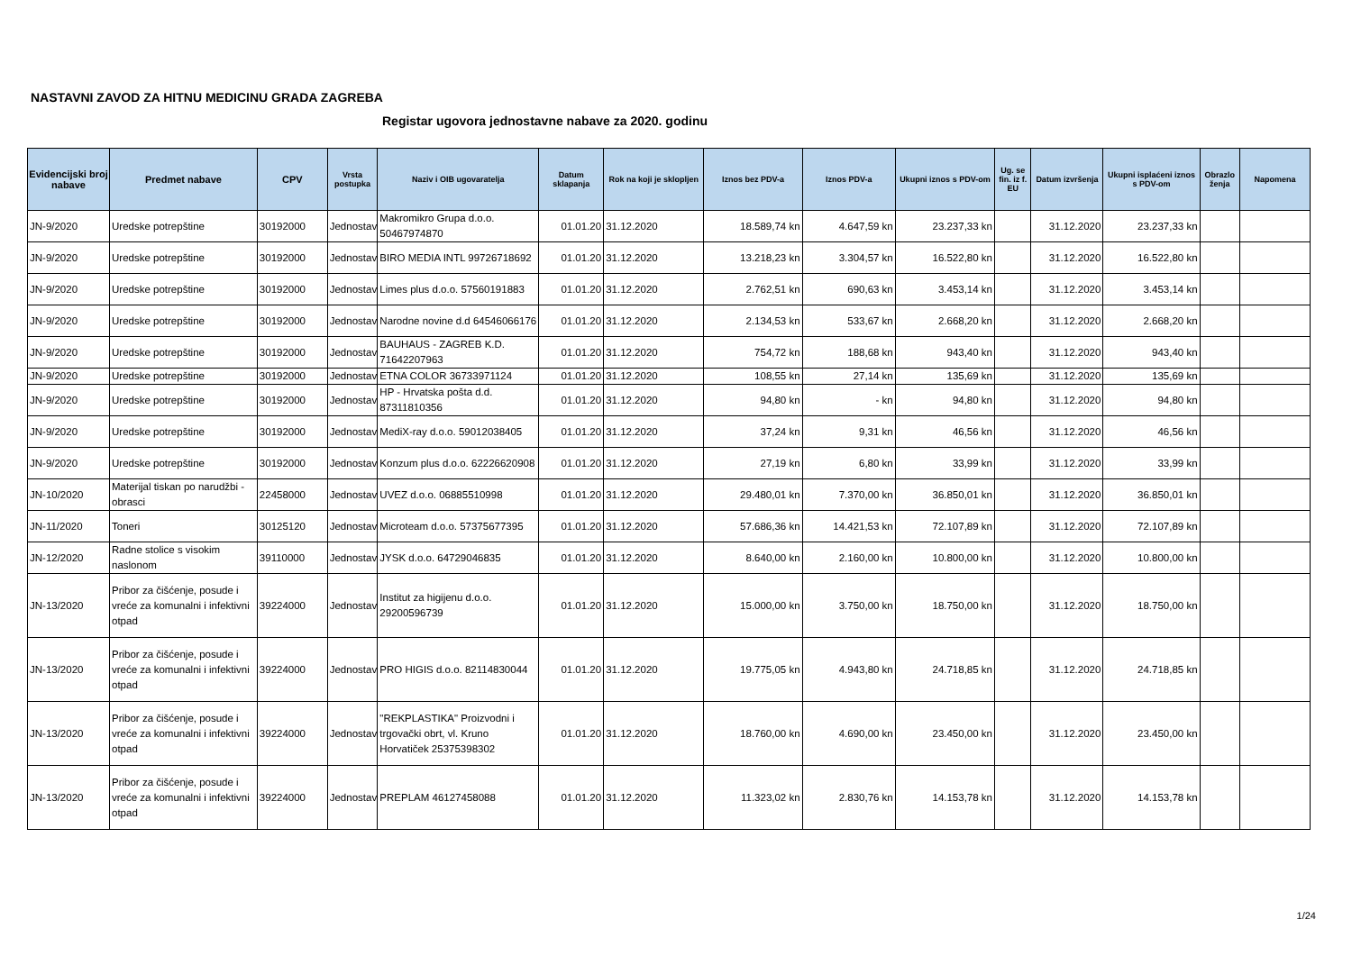NASTAVNI ZAVOD ZA HITNU MEDICINU GRADA ZAGREBA
Registar ugovora jednostavne nabave za 2020. godinu
| Evidencijski broj nabave | Predmet nabave | CPV | Vrsta postupka | Naziv i OIB ugovaratelja | Datum sklapanja | Rok na koji je sklopljen | Iznos bez PDV-a | Iznos PDV-a | Ukupni iznos s PDV-om | Ug. se fin. iz f. EU | Datum izvršenja | Ukupni isplaćeni iznos s PDV-om | Obrazlo ženja | Napomena |
| --- | --- | --- | --- | --- | --- | --- | --- | --- | --- | --- | --- | --- | --- | --- |
| JN-9/2020 | Uredske potrepštine | 30192000 | Jednostav | Makromikro Grupa d.o.o. 50467974870 | 01.01.20 | 31.12.2020 | 18.589,74 kn | 4.647,59 kn | 23.237,33 kn | | 31.12.2020 | 23.237,33 kn | | |
| JN-9/2020 | Uredske potrepštine | 30192000 | Jednostav | BIRO MEDIA INTL 99726718692 | 01.01.20 | 31.12.2020 | 13.218,23 kn | 3.304,57 kn | 16.522,80 kn | | 31.12.2020 | 16.522,80 kn | | |
| JN-9/2020 | Uredske potrepštine | 30192000 | Jednostav | Limes plus d.o.o. 57560191883 | 01.01.20 | 31.12.2020 | 2.762,51 kn | 690,63 kn | 3.453,14 kn | | 31.12.2020 | 3.453,14 kn | | |
| JN-9/2020 | Uredske potrepštine | 30192000 | Jednostav | Narodne novine d.d 64546066176 | 01.01.20 | 31.12.2020 | 2.134,53 kn | 533,67 kn | 2.668,20 kn | | 31.12.2020 | 2.668,20 kn | | |
| JN-9/2020 | Uredske potrepštine | 30192000 | Jednostav | BAUHAUS - ZAGREB K.D. 71642207963 | 01.01.20 | 31.12.2020 | 754,72 kn | 188,68 kn | 943,40 kn | | 31.12.2020 | 943,40 kn | | |
| JN-9/2020 | Uredske potrepštine | 30192000 | Jednostav | ETNA COLOR 36733971124 | 01.01.20 | 31.12.2020 | 108,55 kn | 27,14 kn | 135,69 kn | | 31.12.2020 | 135,69 kn | | |
| JN-9/2020 | Uredske potrepštine | 30192000 | Jednostav | HP - Hrvatska pošta d.d. 87311810356 | 01.01.20 | 31.12.2020 | 94,80 kn | - kn | 94,80 kn | | 31.12.2020 | 94,80 kn | | |
| JN-9/2020 | Uredske potrepštine | 30192000 | Jednostav | MediX-ray d.o.o. 59012038405 | 01.01.20 | 31.12.2020 | 37,24 kn | 9,31 kn | 46,56 kn | | 31.12.2020 | 46,56 kn | | |
| JN-9/2020 | Uredske potrepštine | 30192000 | Jednostav | Konzum plus d.o.o. 62226620908 | 01.01.20 | 31.12.2020 | 27,19 kn | 6,80 kn | 33,99 kn | | 31.12.2020 | 33,99 kn | | |
| JN-10/2020 | Materijal tiskan po narudžbi - obrasci | 22458000 | Jednostav | UVEZ d.o.o. 06885510998 | 01.01.20 | 31.12.2020 | 29.480,01 kn | 7.370,00 kn | 36.850,01 kn | | 31.12.2020 | 36.850,01 kn | | |
| JN-11/2020 | Toneri | 30125120 | Jednostav | Microteam d.o.o. 57375677395 | 01.01.20 | 31.12.2020 | 57.686,36 kn | 14.421,53 kn | 72.107,89 kn | | 31.12.2020 | 72.107,89 kn | | |
| JN-12/2020 | Radne stolice s visokim naslonom | 39110000 | Jednostav | JYSK d.o.o. 64729046835 | 01.01.20 | 31.12.2020 | 8.640,00 kn | 2.160,00 kn | 10.800,00 kn | | 31.12.2020 | 10.800,00 kn | | |
| JN-13/2020 | Pribor za čišćenje, posude i vreće za komunalni i infektivni otpad | 39224000 | Jednostav | Institut za higijenu d.o.o. 29200596739 | 01.01.20 | 31.12.2020 | 15.000,00 kn | 3.750,00 kn | 18.750,00 kn | | 31.12.2020 | 18.750,00 kn | | |
| JN-13/2020 | Pribor za čišćenje, posude i vreće za komunalni i infektivni otpad | 39224000 | Jednostav | PRO HIGIS d.o.o. 82114830044 | 01.01.20 | 31.12.2020 | 19.775,05 kn | 4.943,80 kn | 24.718,85 kn | | 31.12.2020 | 24.718,85 kn | | |
| JN-13/2020 | Pribor za čišćenje, posude i vreće za komunalni i infektivni otpad | 39224000 | Jednostav | "REKPLASTIKA" Proizvodni i trgovački obrt, vl. Kruno Horvatiček 25375398302 | 01.01.20 | 31.12.2020 | 18.760,00 kn | 4.690,00 kn | 23.450,00 kn | | 31.12.2020 | 23.450,00 kn | | |
| JN-13/2020 | Pribor za čišćenje, posude i vreće za komunalni i infektivni otpad | 39224000 | Jednostav | PREPLAM 46127458088 | 01.01.20 | 31.12.2020 | 11.323,02 kn | 2.830,76 kn | 14.153,78 kn | | 31.12.2020 | 14.153,78 kn | | |
1/24